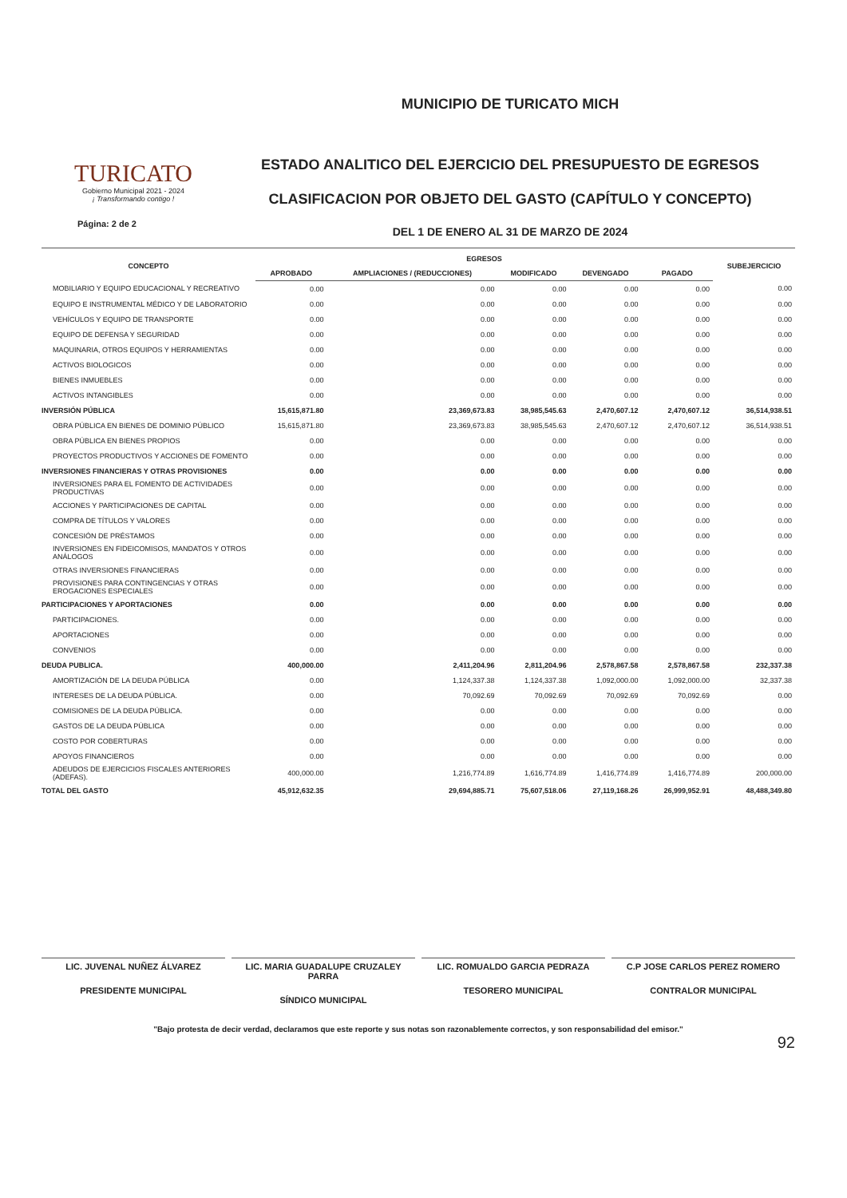TURICATO
Gobierno Municipal 2021 - 2024
¡ Transformando contigo !
Página: 2 de 2
MUNICIPIO DE TURICATO MICH
ESTADO ANALITICO DEL EJERCICIO DEL PRESUPUESTO DE EGRESOS
CLASIFICACION POR OBJETO DEL GASTO (CAPÍTULO Y CONCEPTO)
DEL 1 DE ENERO AL 31 DE MARZO DE 2024
| CONCEPTO | EGRESOS | | | | | SUBEJERCICIO |
| --- | --- | --- | --- | --- | --- | --- |
| | APROBADO | AMPLIACIONES / (REDUCCIONES) | MODIFICADO | DEVENGADO | PAGADO | |
| MOBILIARIO Y EQUIPO EDUCACIONAL Y RECREATIVO | 0.00 | 0.00 | 0.00 | 0.00 | 0.00 | 0.00 |
| EQUIPO E INSTRUMENTAL MÉDICO Y DE LABORATORIO | 0.00 | 0.00 | 0.00 | 0.00 | 0.00 | 0.00 |
| VEHÍCULOS Y EQUIPO DE TRANSPORTE | 0.00 | 0.00 | 0.00 | 0.00 | 0.00 | 0.00 |
| EQUIPO DE DEFENSA Y SEGURIDAD | 0.00 | 0.00 | 0.00 | 0.00 | 0.00 | 0.00 |
| MAQUINARIA, OTROS EQUIPOS Y HERRAMIENTAS | 0.00 | 0.00 | 0.00 | 0.00 | 0.00 | 0.00 |
| ACTIVOS BIOLOGICOS | 0.00 | 0.00 | 0.00 | 0.00 | 0.00 | 0.00 |
| BIENES INMUEBLES | 0.00 | 0.00 | 0.00 | 0.00 | 0.00 | 0.00 |
| ACTIVOS INTANGIBLES | 0.00 | 0.00 | 0.00 | 0.00 | 0.00 | 0.00 |
| INVERSIÓN PÚBLICA | 15,615,871.80 | 23,369,673.83 | 38,985,545.63 | 2,470,607.12 | 2,470,607.12 | 36,514,938.51 |
| OBRA PÚBLICA EN BIENES DE DOMINIO PÚBLICO | 15,615,871.80 | 23,369,673.83 | 38,985,545.63 | 2,470,607.12 | 2,470,607.12 | 36,514,938.51 |
| OBRA PÚBLICA EN BIENES PROPIOS | 0.00 | 0.00 | 0.00 | 0.00 | 0.00 | 0.00 |
| PROYECTOS PRODUCTIVOS Y ACCIONES DE FOMENTO | 0.00 | 0.00 | 0.00 | 0.00 | 0.00 | 0.00 |
| INVERSIONES FINANCIERAS Y OTRAS PROVISIONES | 0.00 | 0.00 | 0.00 | 0.00 | 0.00 | 0.00 |
| INVERSIONES PARA EL FOMENTO DE ACTIVIDADES PRODUCTIVAS | 0.00 | 0.00 | 0.00 | 0.00 | 0.00 | 0.00 |
| ACCIONES Y PARTICIPACIONES DE CAPITAL | 0.00 | 0.00 | 0.00 | 0.00 | 0.00 | 0.00 |
| COMPRA DE TÍTULOS Y VALORES | 0.00 | 0.00 | 0.00 | 0.00 | 0.00 | 0.00 |
| CONCESIÓN DE PRÉSTAMOS | 0.00 | 0.00 | 0.00 | 0.00 | 0.00 | 0.00 |
| INVERSIONES EN FIDEICOMISOS, MANDATOS Y OTROS ANÁLOGOS | 0.00 | 0.00 | 0.00 | 0.00 | 0.00 | 0.00 |
| OTRAS INVERSIONES FINANCIERAS | 0.00 | 0.00 | 0.00 | 0.00 | 0.00 | 0.00 |
| PROVISIONES PARA CONTINGENCIAS Y OTRAS EROGACIONES ESPECIALES | 0.00 | 0.00 | 0.00 | 0.00 | 0.00 | 0.00 |
| PARTICIPACIONES Y APORTACIONES | 0.00 | 0.00 | 0.00 | 0.00 | 0.00 | 0.00 |
| PARTICIPACIONES. | 0.00 | 0.00 | 0.00 | 0.00 | 0.00 | 0.00 |
| APORTACIONES | 0.00 | 0.00 | 0.00 | 0.00 | 0.00 | 0.00 |
| CONVENIOS | 0.00 | 0.00 | 0.00 | 0.00 | 0.00 | 0.00 |
| DEUDA PUBLICA. | 400,000.00 | 2,411,204.96 | 2,811,204.96 | 2,578,867.58 | 2,578,867.58 | 232,337.38 |
| AMORTIZACIÓN DE LA DEUDA PÚBLICA | 0.00 | 1,124,337.38 | 1,124,337.38 | 1,092,000.00 | 1,092,000.00 | 32,337.38 |
| INTERESES DE LA DEUDA PÚBLICA. | 0.00 | 70,092.69 | 70,092.69 | 70,092.69 | 70,092.69 | 0.00 |
| COMISIONES DE LA DEUDA PÚBLICA. | 0.00 | 0.00 | 0.00 | 0.00 | 0.00 | 0.00 |
| GASTOS DE LA DEUDA PÚBLICA | 0.00 | 0.00 | 0.00 | 0.00 | 0.00 | 0.00 |
| COSTO POR COBERTURAS | 0.00 | 0.00 | 0.00 | 0.00 | 0.00 | 0.00 |
| APOYOS FINANCIEROS | 0.00 | 0.00 | 0.00 | 0.00 | 0.00 | 0.00 |
| ADEUDOS DE EJERCICIOS FISCALES ANTERIORES (ADEFAS). | 400,000.00 | 1,216,774.89 | 1,616,774.89 | 1,416,774.89 | 1,416,774.89 | 200,000.00 |
| TOTAL DEL GASTO | 45,912,632.35 | 29,694,885.71 | 75,607,518.06 | 27,119,168.26 | 26,999,952.91 | 48,488,349.80 |
LIC. JUVENAL NUÑEZ ÁLVAREZ
PRESIDENTE MUNICIPAL
LIC. MARIA GUADALUPE CRUZALEY PARRA
SÍNDICO MUNICIPAL
LIC. ROMUALDO GARCIA PEDRAZA
TESORERO MUNICIPAL
C.P JOSE CARLOS PEREZ ROMERO
CONTRALOR MUNICIPAL
"Bajo protesta de decir verdad, declaramos que este reporte y sus notas son razonablemente correctos, y son responsabilidad del emisor."
92